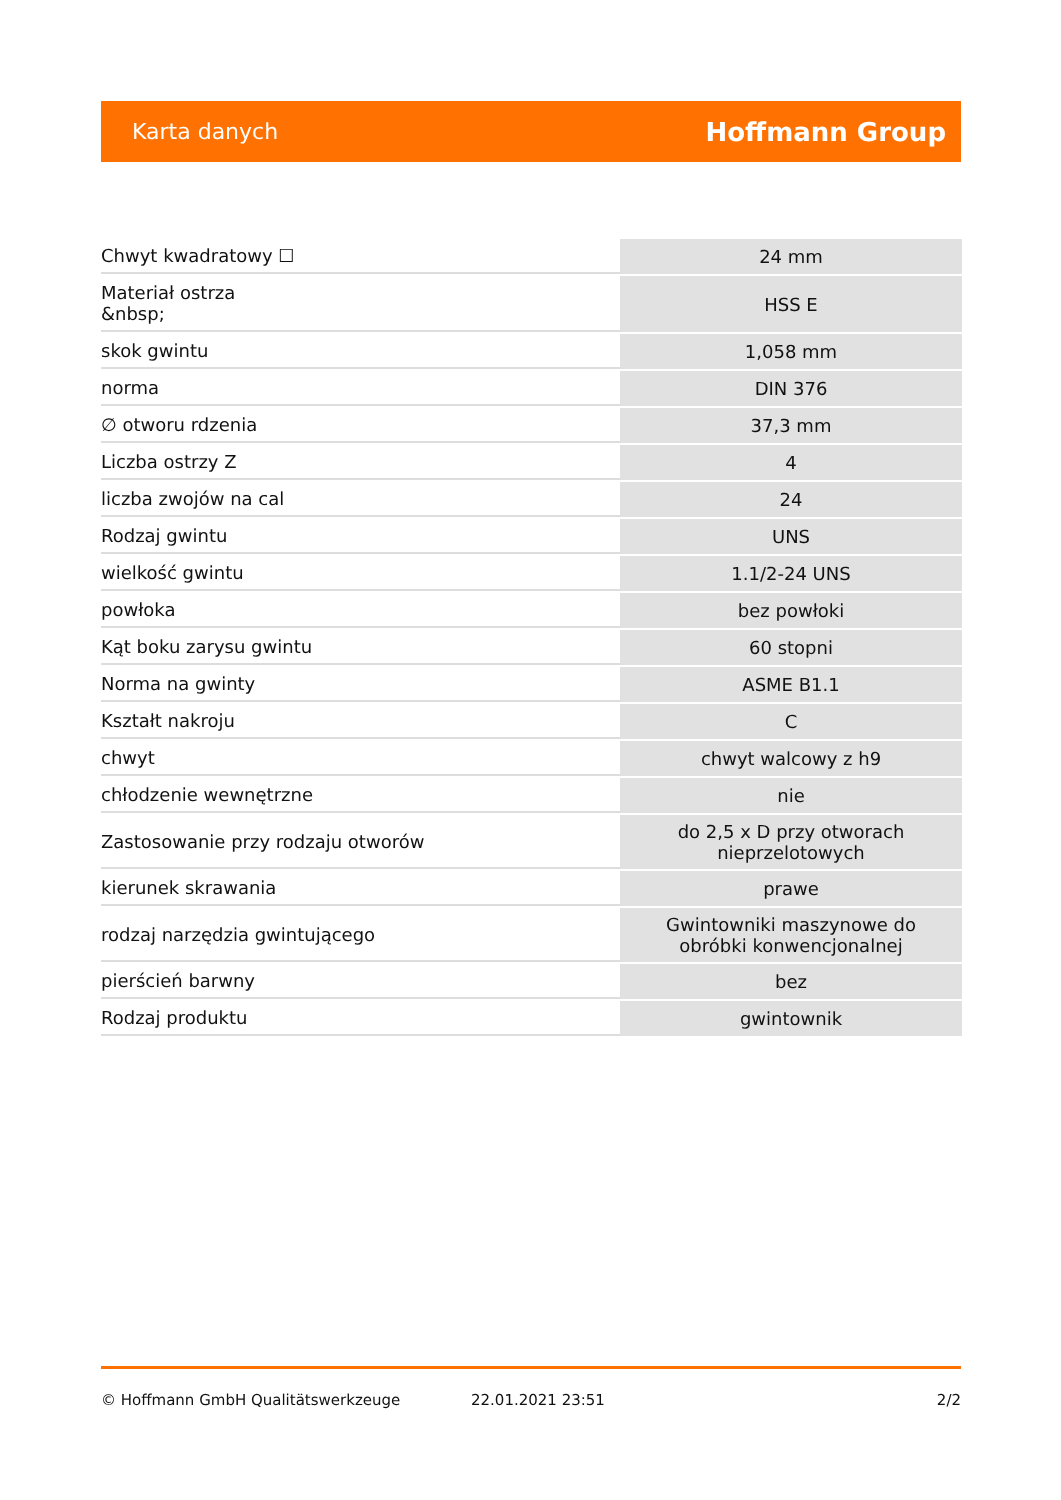Karta danych Hoffmann Group
| Chwyt kwadratowy ☐ | 24 mm |
| Materiał ostrza &nbsp; | HSS E |
| skok gwintu | 1,058 mm |
| norma | DIN 376 |
| ∅ otworu rdzenia | 37,3 mm |
| Liczba ostrzy Z | 4 |
| liczba zwojów na cal | 24 |
| Rodzaj gwintu | UNS |
| wielkość gwintu | 1.1/2-24 UNS |
| powłoka | bez powłoki |
| Kąt boku zarysu gwintu | 60 stopni |
| Norma na gwinty | ASME B1.1 |
| Kształt nakroju | C |
| chwyt | chwyt walcowy z h9 |
| chłodzenie wewnętrzne | nie |
| Zastosowanie przy rodzaju otworów | do 2,5 x D przy otworach nieprzelotowych |
| kierunek skrawania | prawe |
| rodzaj narzędzia gwintującego | Gwintowniki maszynowe do obróbki konwencjonalnej |
| pierścień barwny | bez |
| Rodzaj produktu | gwintownik |
© Hoffmann GmbH Qualitätswerkzeuge 22.01.2021 23:51 2/2